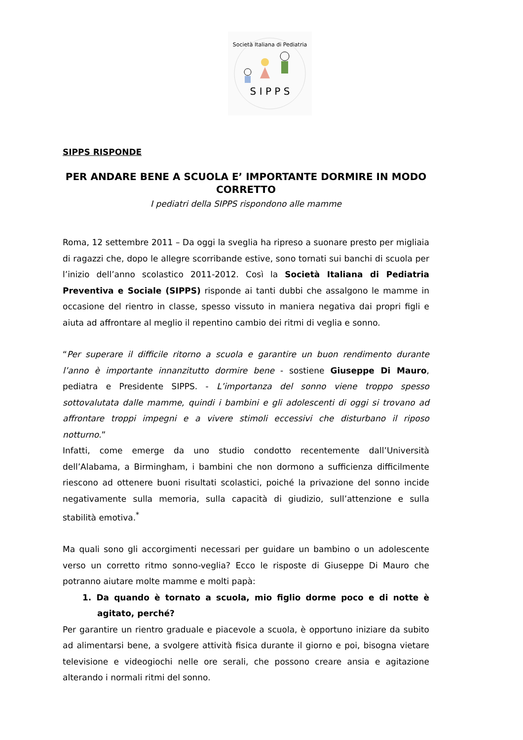S I P P S
Società Italiana di Pediatria
SIPPS RISPONDE
PER ANDARE BENE A SCUOLA E’ IMPORTANTE DORMIRE IN MODO CORRETTO
I pediatri della SIPPS rispondono alle mamme
Roma, 12 settembre 2011 – Da oggi la sveglia ha ripreso a suonare presto per migliaia di ragazzi che, dopo le allegre scorribande estive, sono tornati sui banchi di scuola per l’inizio dell’anno scolastico 2011-2012. Così la Società Italiana di Pediatria Preventiva e Sociale (SIPPS) risponde ai tanti dubbi che assalgono le mamme in occasione del rientro in classe, spesso vissuto in maniera negativa dai propri figli e aiuta ad affrontare al meglio il repentino cambio dei ritmi di veglia e sonno.
“Per superare il difficile ritorno a scuola e garantire un buon rendimento durante l’anno è importante innanzitutto dormire bene - sostiene Giuseppe Di Mauro, pediatra e Presidente SIPPS. - L’importanza del sonno viene troppo spesso sottovalutata dalle mamme, quindi i bambini e gli adolescenti di oggi si trovano ad affrontare troppi impegni e a vivere stimoli eccessivi che disturbano il riposo notturno.”
Infatti, come emerge da uno studio condotto recentemente dall’Università dell’Alabama, a Birmingham, i bambini che non dormono a sufficienza difficilmente riescono ad ottenere buoni risultati scolastici, poiché la privazione del sonno incide negativamente sulla memoria, sulla capacità di giudizio, sull’attenzione e sulla stabilità emotiva.<sup>*</sup>
Ma quali sono gli accorgimenti necessari per guidare un bambino o un adolescente verso un corretto ritmo sonno-veglia? Ecco le risposte di Giuseppe Di Mauro che potranno aiutare molte mamme e molti papà:
1. Da quando è tornato a scuola, mio figlio dorme poco e di notte è agitato, perché?
Per garantire un rientro graduale e piacevole a scuola, è opportuno iniziare da subito ad alimentarsi bene, a svolgere attività fisica durante il giorno e poi, bisogna vietare televisione e videogiochi nelle ore serali, che possono creare ansia e agitazione alterando i normali ritmi del sonno.